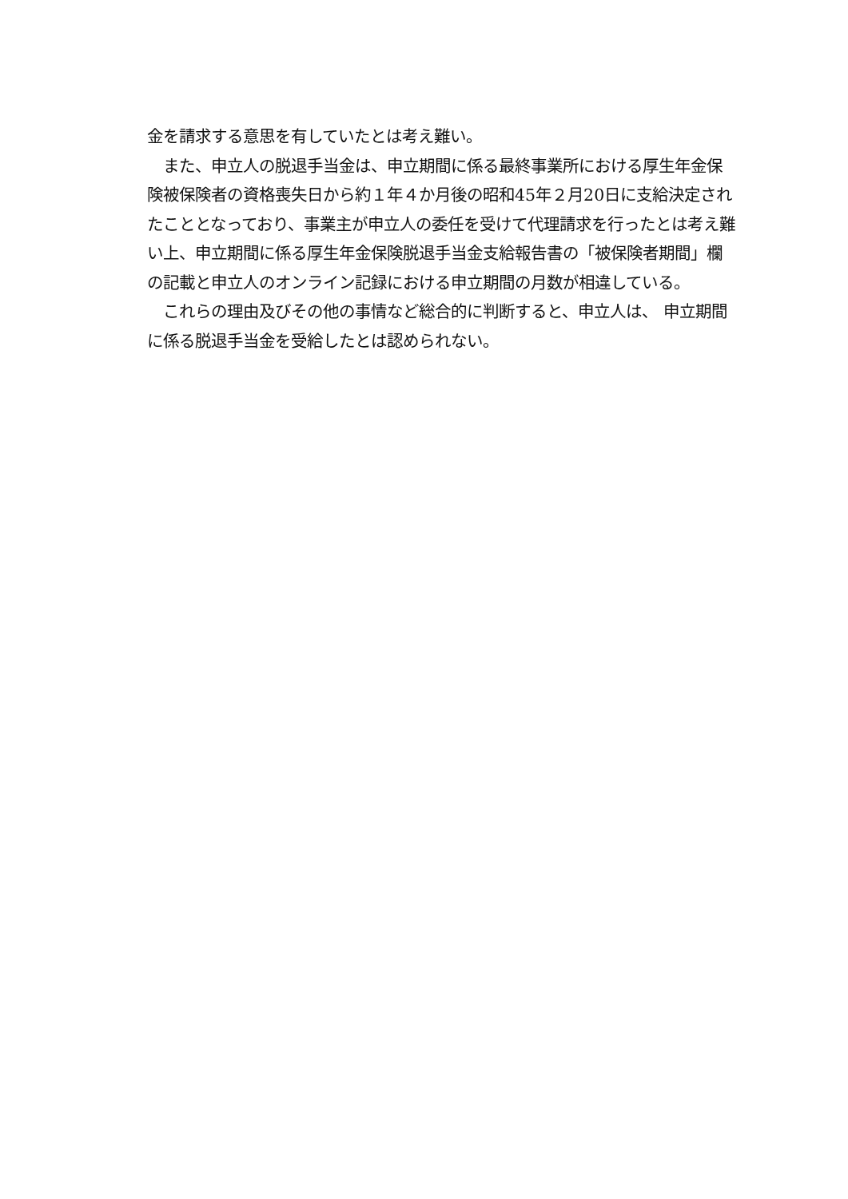金を請求する意思を有していたとは考え難い。
　また、申立人の脱退手当金は、申立期間に係る最終事業所における厚生年金保険被保険者の資格喪失日から約１年４か月後の昭和45年２月20日に支給決定されたこととなっており、事業主が申立人の委任を受けて代理請求を行ったとは考え難い上、申立期間に係る厚生年金保険脱退手当金支給報告書の「被保険者期間」欄の記載と申立人のオンライン記録における申立期間の月数が相違している。
　これらの理由及びその他の事情など総合的に判断すると、申立人は、 申立期間に係る脱退手当金を受給したとは認められない。